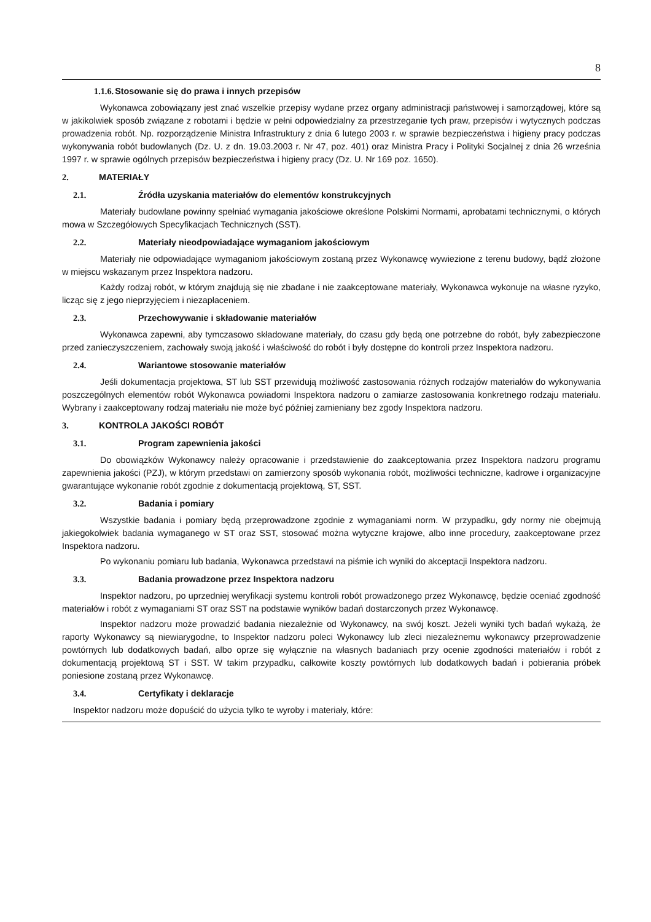8
1.1.6. Stosowanie się do prawa i innych przepisów
Wykonawca zobowiązany jest znać wszelkie przepisy wydane przez organy administracji państwowej i samorządowej, które są w jakikolwiek sposób związane z robotami i będzie w pełni odpowiedzialny za przestrzeganie tych praw, przepisów i wytycznych podczas prowadzenia robót. Np. rozporządzenie Ministra Infrastruktury z dnia 6 lutego 2003 r. w sprawie bezpieczeństwa i higieny pracy podczas wykonywania robót budowlanych (Dz. U. z dn. 19.03.2003 r. Nr 47, poz. 401) oraz Ministra Pracy i Polityki Socjalnej z dnia 26 września 1997 r. w sprawie ogólnych przepisów bezpieczeństwa i higieny pracy (Dz. U. Nr 169 poz. 1650).
2. MATERIAŁY
2.1. Źródła uzyskania materiałów do elementów konstrukcyjnych
Materiały budowlane powinny spełniać wymagania jakościowe określone Polskimi Normami, aprobatami technicznymi, o których mowa w Szczegółowych Specyfikacjach Technicznych (SST).
2.2. Materiały nieodpowiadające wymaganiom jakościowym
Materiały nie odpowiadające wymaganiom jakościowym zostaną przez Wykonawcę wywiezione z terenu budowy, bądź złożone w miejscu wskazanym przez Inspektora nadzoru.
Każdy rodzaj robót, w którym znajdują się nie zbadane i nie zaakceptowane materiały, Wykonawca wykonuje na własne ryzyko, licząc się z jego nieprzyjęciem i niezapłaceniem.
2.3. Przechowywanie i składowanie materiałów
Wykonawca zapewni, aby tymczasowo składowane materiały, do czasu gdy będą one potrzebne do robót, były zabezpieczone przed zanieczyszczeniem, zachowały swoją jakość i właściwość do robót i były dostępne do kontroli przez Inspektora nadzoru.
2.4. Wariantowe stosowanie materiałów
Jeśli dokumentacja projektowa, ST lub SST przewidują możliwość zastosowania różnych rodzajów materiałów do wykonywania poszczególnych elementów robót Wykonawca powiadomi Inspektora nadzoru o zamiarze zastosowania konkretnego rodzaju materiału. Wybrany i zaakceptowany rodzaj materiału nie może być później zamieniany bez zgody Inspektora nadzoru.
3. KONTROLA JAKOŚCI ROBÓT
3.1. Program zapewnienia jakości
Do obowiązków Wykonawcy należy opracowanie i przedstawienie do zaakceptowania przez Inspektora nadzoru programu zapewnienia jakości (PZJ), w którym przedstawi on zamierzony sposób wykonania robót, możliwości techniczne, kadrowe i organizacyjne gwarantujące wykonanie robót zgodnie z dokumentacją projektową, ST, SST.
3.2. Badania i pomiary
Wszystkie badania i pomiary będą przeprowadzone zgodnie z wymaganiami norm. W przypadku, gdy normy nie obejmują jakiegokolwiek badania wymaganego w ST oraz SST, stosować można wytyczne krajowe, albo inne procedury, zaakceptowane przez Inspektora nadzoru.
Po wykonaniu pomiaru lub badania, Wykonawca przedstawi na piśmie ich wyniki do akceptacji Inspektora nadzoru.
3.3. Badania prowadzone przez Inspektora nadzoru
Inspektor nadzoru, po uprzedniej weryfikacji systemu kontroli robót prowadzonego przez Wykonawcę, będzie oceniać zgodność materiałów i robót z wymaganiami ST oraz SST na podstawie wyników badań dostarczonych przez Wykonawcę.
Inspektor nadzoru może prowadzić badania niezależnie od Wykonawcy, na swój koszt. Jeżeli wyniki tych badań wykażą, że raporty Wykonawcy są niewiarygodne, to Inspektor nadzoru poleci Wykonawcy lub zleci niezależnemu wykonawcy przeprowadzenie powtórnych lub dodatkowych badań, albo oprze się wyłącznie na własnych badaniach przy ocenie zgodności materiałów i robót z dokumentacją projektową ST i SST. W takim przypadku, całkowite koszty powtórnych lub dodatkowych badań i pobierania próbek poniesione zostaną przez Wykonawcę.
3.4. Certyfikaty i deklaracje
Inspektor nadzoru może dopuścić do użycia tylko te wyroby i materiały, które: